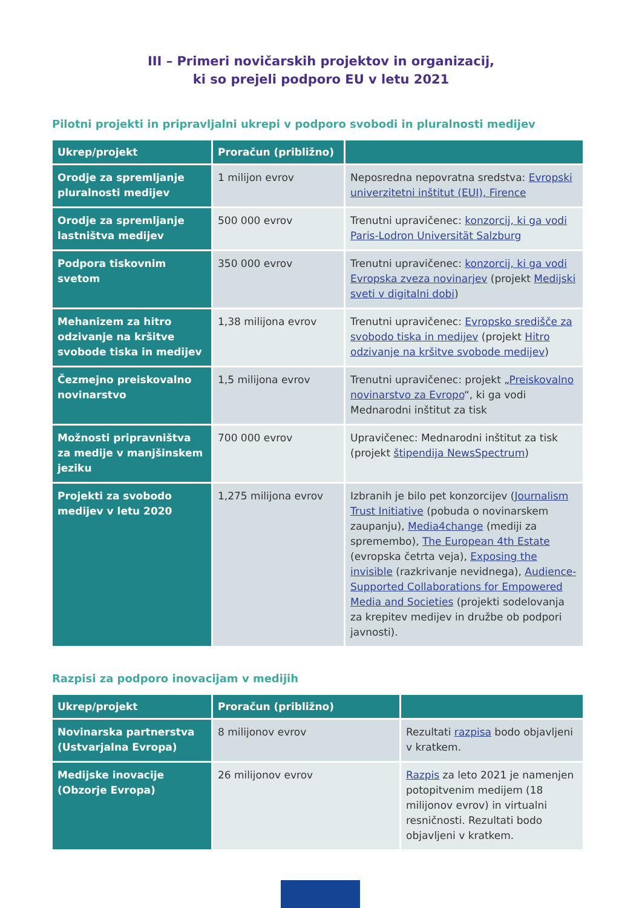III – Primeri novičarskih projektov in organizacij,
ki so prejeli podporo EU v letu 2021
Pilotni projekti in pripravljalni ukrepi v podporo svobodi in pluralnosti medijev
| Ukrep/projekt | Proračun (približno) | |
| --- | --- | --- |
| Orodje za spremljanje pluralnosti medijev | 1 milijon evrov | Neposredna nepovratna sredstva: Evropski univerzitetni inštitut (EUI), Firence |
| Orodje za spremljanje lastništva medijev | 500 000 evrov | Trenutni upravičenec: konzorcij, ki ga vodi Paris-Lodron Universität Salzburg |
| Podpora tiskovnim svetom | 350 000 evrov | Trenutni upravičenec: konzorcij, ki ga vodi Evropska zveza novinarjev (projekt Medijski sveti v digitalni dobi ) |
| Mehanizem za hitro odzivanje na kršitve svobode tiska in medijev | 1,38 milijona evrov | Trenutni upravičenec: Evropsko središče za svobodo tiska in medijev (projekt Hitro odzivanje na kršitve svobode medijev ) |
| Čezmejno preiskovalno novinarstvo | 1,5 milijona evrov | Trenutni upravičenec: projekt „ Preiskovalno novinarstvo za Evropo “, ki ga vodi Mednarodni inštitut za tisk |
| Možnosti pripravništva za medije v manjšinskem jeziku | 700 000 evrov | Upravičenec: Mednarodni inštitut za tisk (projekt štipendija NewsSpectrum ) |
| Projekti za svobodo medijev v letu 2020 | 1,275 milijona evrov | Izbranih je bilo pet konzorcijev ( Journalism Trust Initiative (pobuda o novinarskem zaupanju), Media4change (mediji za spremembo), The European 4th Estate (evropska četrta veja), Exposing the invisible (razkrivanje nevidnega), Audience-Supported Collaborations for Empowered Media and Societies (projekti sodelovanja za krepitev medijev in družbe ob podpori javnosti). |
Razpisi za podporo inovacijam v medijih
| Ukrep/projekt | Proračun (približno) | |
| --- | --- | --- |
| Novinarska partnerstva (Ustvarjalna Evropa) | 8 milijonov evrov | Rezultati razpisa bodo objavljeni v kratkem. |
| Medijske inovacije (Obzorje Evropa) | 26 milijonov evrov | Razpis za leto 2021 je namenjen potopitvenim medijem (18 milijonov evrov) in virtualni resničnosti. Rezultati bodo objavljeni v kratkem. |